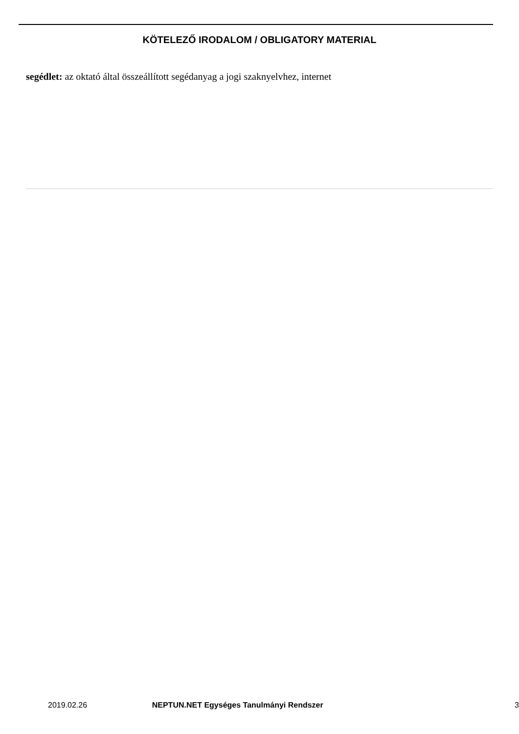KÖTELEZŐ IRODALOM / OBLIGATORY MATERIAL
segédlet: az oktató által összeállított segédanyag a jogi szaknyelvhez, internet
2019.02.26 NEPTUN.NET Egységes Tanulmányi Rendszer 3